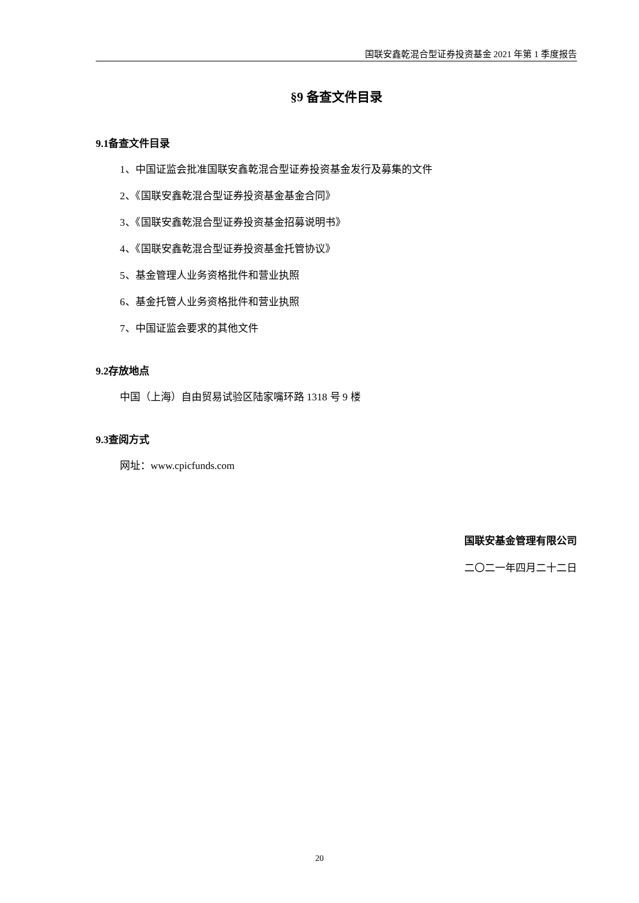国联安鑫乾混合型证券投资基金 2021 年第 1 季度报告
§9 备查文件目录
9.1备查文件目录
1、中国证监会批准国联安鑫乾混合型证券投资基金发行及募集的文件
2、《国联安鑫乾混合型证券投资基金基金合同》
3、《国联安鑫乾混合型证券投资基金招募说明书》
4、《国联安鑫乾混合型证券投资基金托管协议》
5、基金管理人业务资格批件和营业执照
6、基金托管人业务资格批件和营业执照
7、中国证监会要求的其他文件
9.2存放地点
中国（上海）自由贸易试验区陆家嘴环路 1318 号 9 楼
9.3查阅方式
网址：www.cpicfunds.com
国联安基金管理有限公司
二〇二一年四月二十二日
20